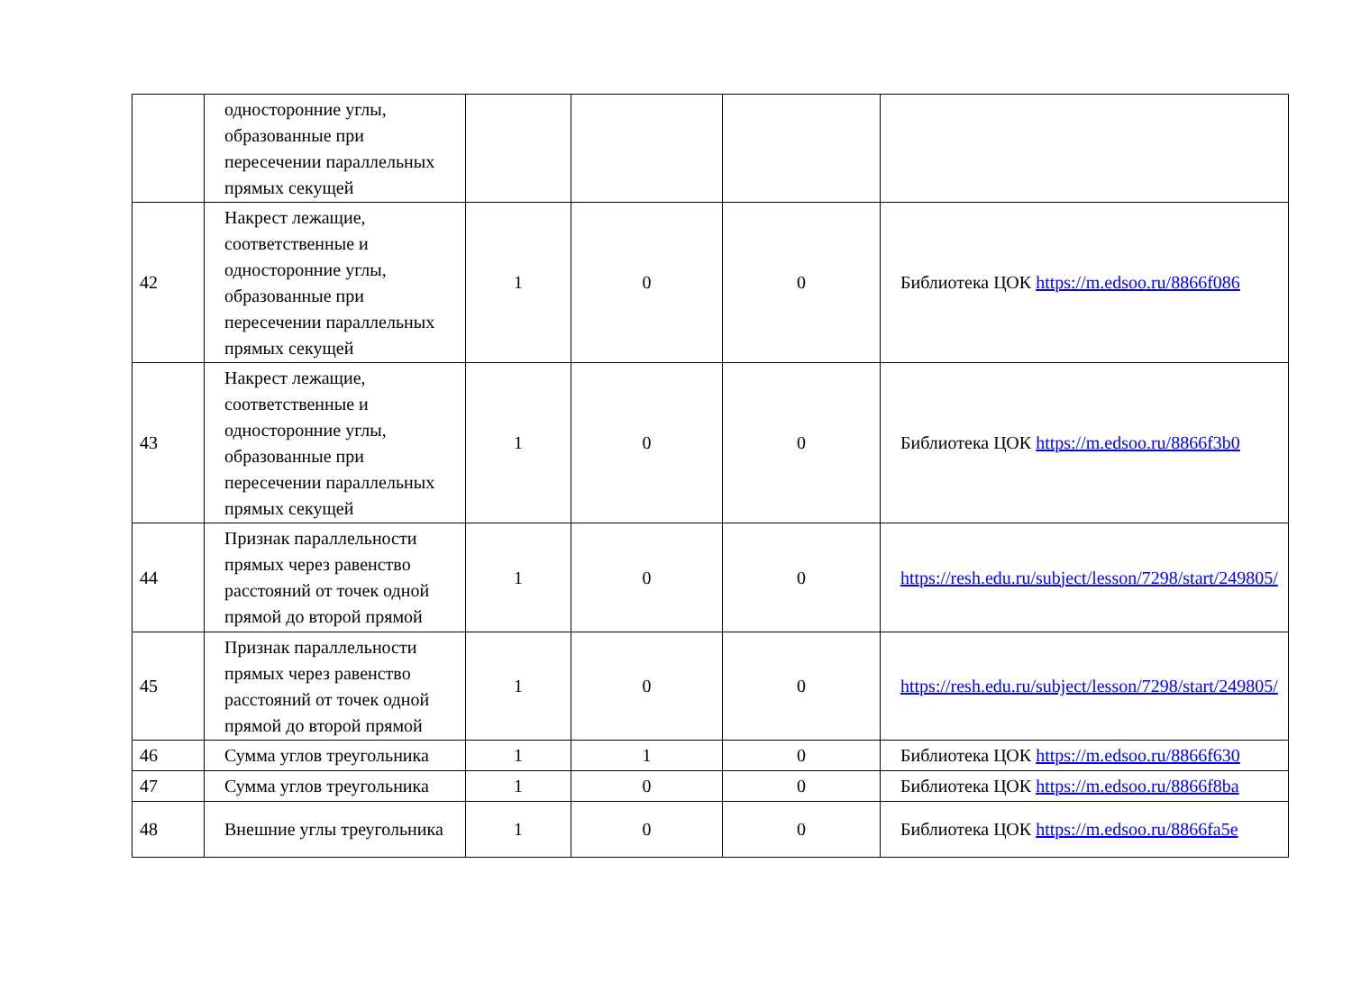| | односторонние углы, образованные при пересечении параллельных прямых секущей | | | | |
| 42 | Накрест лежащие, соответственные и односторонние углы, образованные при пересечении параллельных прямых секущей | 1 | 0 | 0 | Библиотека ЦОК https://m.edsoo.ru/8866f086 |
| 43 | Накрест лежащие, соответственные и односторонние углы, образованные при пересечении параллельных прямых секущей | 1 | 0 | 0 | Библиотека ЦОК https://m.edsoo.ru/8866f3b0 |
| 44 | Признак параллельности прямых через равенство расстояний от точек одной прямой до второй прямой | 1 | 0 | 0 | https://resh.edu.ru/subject/lesson/7298/start/249805/ |
| 45 | Признак параллельности прямых через равенство расстояний от точек одной прямой до второй прямой | 1 | 0 | 0 | https://resh.edu.ru/subject/lesson/7298/start/249805/ |
| 46 | Сумма углов треугольника | 1 | 1 | 0 | Библиотека ЦОК https://m.edsoo.ru/8866f630 |
| 47 | Сумма углов треугольника | 1 | 0 | 0 | Библиотека ЦОК https://m.edsoo.ru/8866f8ba |
| 48 | Внешние углы треугольника | 1 | 0 | 0 | Библиотека ЦОК https://m.edsoo.ru/8866fa5e |